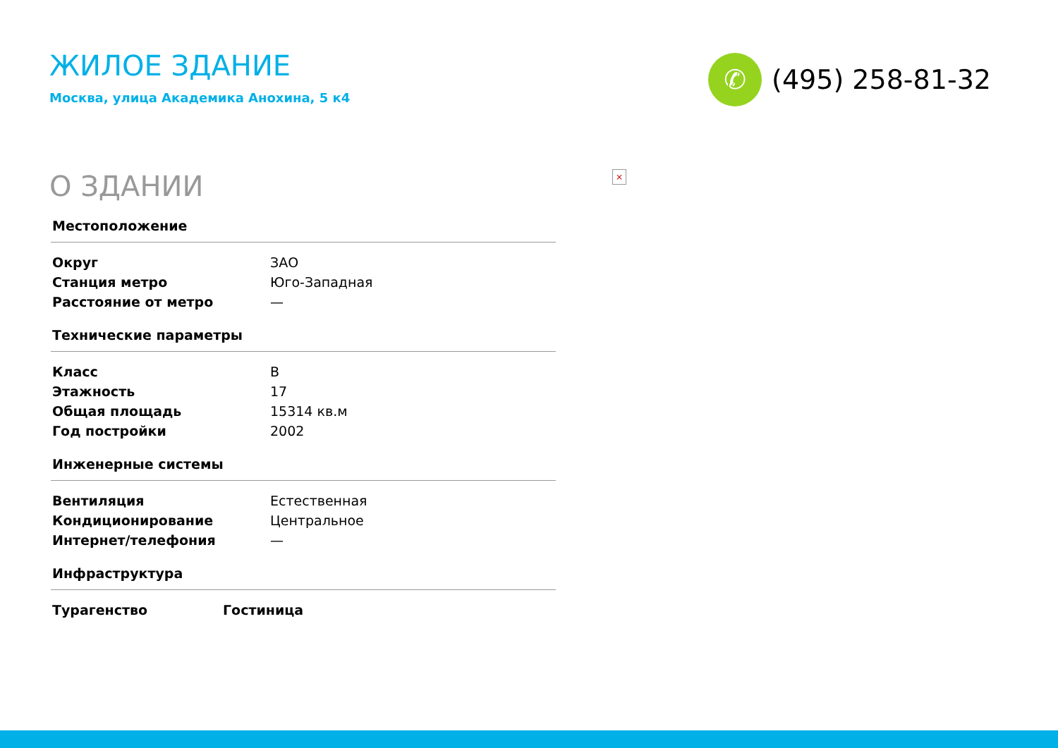ЖИЛОЕ ЗДАНИЕ
Москва, улица Академика Анохина, 5 к4
✆
(495) 258-81-32
О ЗДАНИИ
×
Местоположение
| Округ | ЗАО |
| Станция метро | Юго-Западная |
| Расстояние от метро | — |
Технические параметры
| Класс | B |
| Этажность | 17 |
| Общая площадь | 15314 кв.м |
| Год постройки | 2002 |
Инженерные системы
| Вентиляция | Естественная |
| Кондиционирование | Центральное |
| Интернет/телефония | — |
Инфраструктура
| Турагенство | Гостиница |